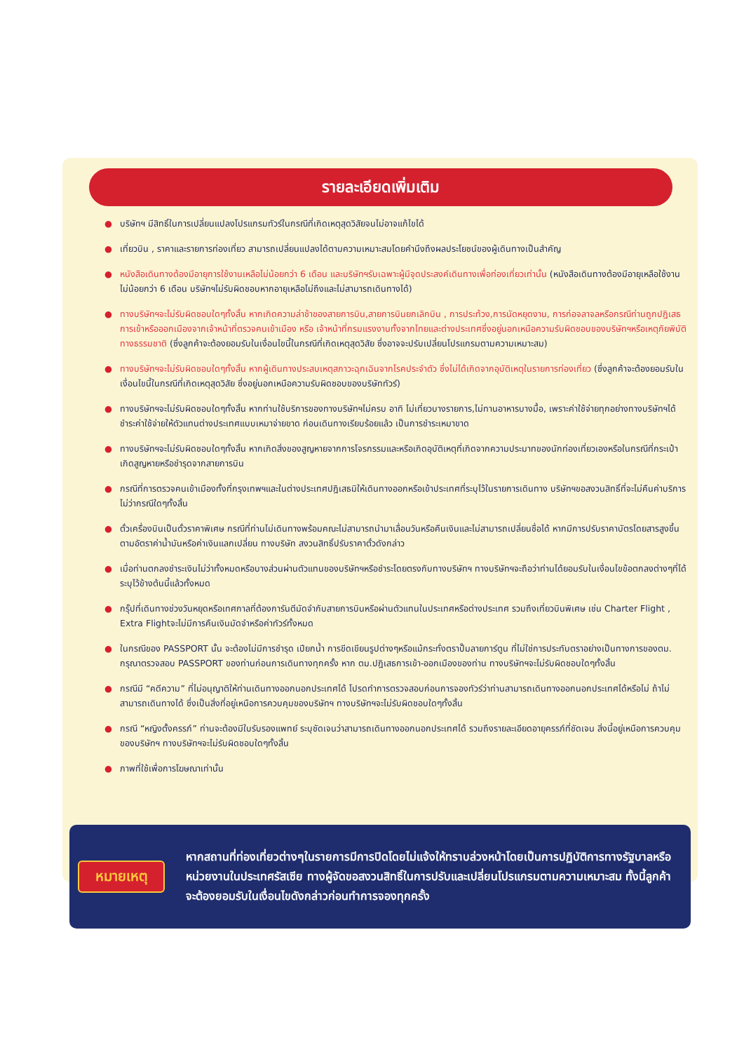รายละเอียดเพิ่มเติม
● บริษัทฯ มีสิทธิ์ในการเปลี่ยนแปลงโปรแกรมทัวร์ในกรณีที่เกิดเหตุสุดวิสัยจนไม่อาจแก้ไขได้
● เที่ยวบิน , ราคาและรายการท่องเที่ยว สามารถเปลี่ยนแปลงได้ตามความเหมาะสมโดยคำนึงถึงผลประโยชน์ของผู้เดินทางเป็นสำคัญ
● หนังสือเดินทางต้องมีอายุการใช้งานเหลือไม่น้อยกว่า 6 เดือน และบริษัทฯรับเฉพาะผู้มีจุดประสงค์เดินทางเพื่อท่องเที่ยวเท่านั้น (หนังสือเดินทางต้องมีอายุเหลือใช้งานไม่น้อยกว่า 6 เดือน บริษัทฯไม่รับผิดชอบหากอายุเหลือไม่ถึงและไม่สามารถเดินทางได้)
● ทางบริษัทฯจะไม่รับผิดชอบใดๆทั้งสิ้น หากเกิดความล่าช้าของสายการบิน,สายการบินยกเลิกบิน , การประท้วง,การนัดหยุดงาน, การก่อจลาจลหรือกรณีท่านถูกปฎิเสธการเข้าหรือออกเมืองจากเจ้าหน้าที่ตรวจคนเข้าเมือง หรือ เจ้าหน้าที่กรมแรงงานทั้งจากไทยและต่างประเทศซึ่งอยู่นอกเหนือความรับผิดชอบของบริษัทฯหรือเหตุภัยพิบัติทางธรรมชาติ (ซึ่งลูกค้าจะต้องยอมรับในเงื่อนไขนี้ในกรณีที่เกิดเหตุสุดวิสัย ซึ่งอาจจะปรับเปลี่ยนโปรแกรมตามความเหมาะสม)
● ทางบริษัทฯจะไม่รับผิดชอบใดๆทั้งสิ้น หากผู้เดินทางประสบเหตุสภาวะฉุกเฉินจากโรคประจำตัว ซึ่งไม่ได้เกิดจากอุบัติเหตุในรายการท่องเที่ยว (ซึ่งลูกค้าจะต้องยอมรับในเงื่อนไขนี้ในกรณีที่เกิดเหตุสุดวิสัย ซึ่งอยู่นอกเหนือความรับผิดชอบของบริษัททัวร์)
● ทางบริษัทฯจะไม่รับผิดชอบใดๆทั้งสิ้น หากท่านใช้บริการของทางบริษัทฯไม่ครบ อาทิ ไม่เที่ยวบางรายการ,ไม่ทานอาหารบางมื้อ, เพราะค่าใช้จ่ายทุกอย่างทางบริษัทฯได้ชำระค่าใช้จ่ายให้ตัวแทนต่างประเทศแบบเหมาจ่ายขาด ก่อนเดินทางเรียบร้อยแล้ว เป็นการชำระเหมาขาด
● ทางบริษัทฯจะไม่รับผิดชอบใดๆทั้งสิ้น หากเกิดสิ่งของสูญหายจากการโจรกรรมและหรือเกิดอุบัติเหตุที่เกิดจากความประมาทของนักท่องเที่ยวเองหรือในกรณีที่กระเป๋าเกิดสูญหายหรือชำรุดจากสายการบิน
● กรณีที่การตรวจคนเข้าเมืองทั้งที่กรุงเทพฯและในต่างประเทศปฎิเสธมิให้เดินทางออกหรือเข้าประเทศที่ระบุไว้ในรายการเดินทาง บริษัทฯขอสงวนสิทธิ์ที่จะไม่คืนค่าบริการไม่ว่ากรณีใดๆทั้งสิ้น
● ตั๋วเครื่องบินเป็นตั๋วราคาพิเศษ กรณีที่ท่านไม่เดินทางพร้อมคณะไม่สามารถนำมาเลื่อนวันหรือคืนเงินและไม่สามารถเปลี่ยนชื่อได้ หากมีการปรับราคาบัตรโดยสารสูงขึ้น ตามอัตราค่าน้ำมันหรือค่าเงินแลกเปลี่ยน ทางบริษัท สงวนสิทธิ์ปรับราคาตั๋วดังกล่าว
● เมื่อท่านตกลงชำระเงินไม่ว่าทั้งหมดหรือบางส่วนผ่านตัวแทนของบริษัทฯหรือชำระโดยตรงกับทางบริษัทฯ ทางบริษัทฯจะถือว่าท่านได้ยอมรับในเงื่อนไขข้อตกลงต่างๆที่ได้ระบุไว้ข้างต้นนี้แล้วทั้งหมด
● กรุ๊ปที่เดินทางช่วงวันหยุดหรือเทศกาลที่ต้องการันตีมัดจำกับสายการบินหรือผ่านตัวแทนในประเทศหรือต่างประเทศ รวมถึงเที่ยวบินพิเศษ เช่น Charter Flight , Extra Flightจะไม่มีการคืนเงินมัดจำหรือค่าทัวร์ทั้งหมด
● ในกรณีของ PASSPORT นั้น จะต้องไม่มีการชำรุด เปียกน้ำ การขีดเขียนรูปต่างๆหรือแม้กระทั่งตราปั๊มลายการ์ตูน ที่ไม่ใช่การประทับตราอย่างเป็นทางการของตม. กรุณาตรวจสอบ PASSPORT ของท่านก่อนการเดินทางทุกครั้ง หาก ตม.ปฎิเสธการเข้า-ออกเมืองของท่าน ทางบริษัทฯจะไม่รับผิดชอบใดๆทั้งสิ้น
● กรณีมี “คดีความ” ที่ไม่อนุญาติให้ท่านเดินทางออกนอกประเทศได้ โปรดทำการตรวจสอบก่อนการจองทัวร์ว่าท่านสามารถเดินทางออกนอกประเทศได้หรือไม่ ถ้าไม่สามารถเดินทางได้ ซึ่งเป็นสิ่งที่อยู่เหนือการควบคุมของบริษัทฯ ทางบริษัทฯจะไม่รับผิดชอบใดๆทั้งสิ้น
● กรณี “หญิงตั้งครรภ์” ท่านจะต้องมีใบรับรองแพทย์ ระบุชัดเจนว่าสามารถเดินทางออกนอกประเทศได้ รวมถึงรายละเอียดอายุครรภ์ที่ชัดเจน สิ่งนี้อยู่เหนือการควบคุมของบริษัทฯ ทางบริษัทฯจะไม่รับผิดชอบใดๆทั้งสิ้น
● ภาพที่ใช้เพื่อการโฆษณาเท่านั้น
หมายเหตุ
หากสถานที่ท่องเที่ยวต่างๆในรายการมีการปิดโดยไม่แจ้งให้ทราบล่วงหน้าโดยเป็นการปฏิบัติการทางรัฐบาลหรือหน่วยงานในประเทศรัสเซีย ทางผู้จัดขอสงวนสิทธิ์ในการปรับและเปลี่ยนโปรแกรมตามความเหมาะสม ทั้งนี้ลูกค้าจะต้องยอมรับในเงื่อนไขดังกล่าวก่อนทำการจองทุกครั้ง